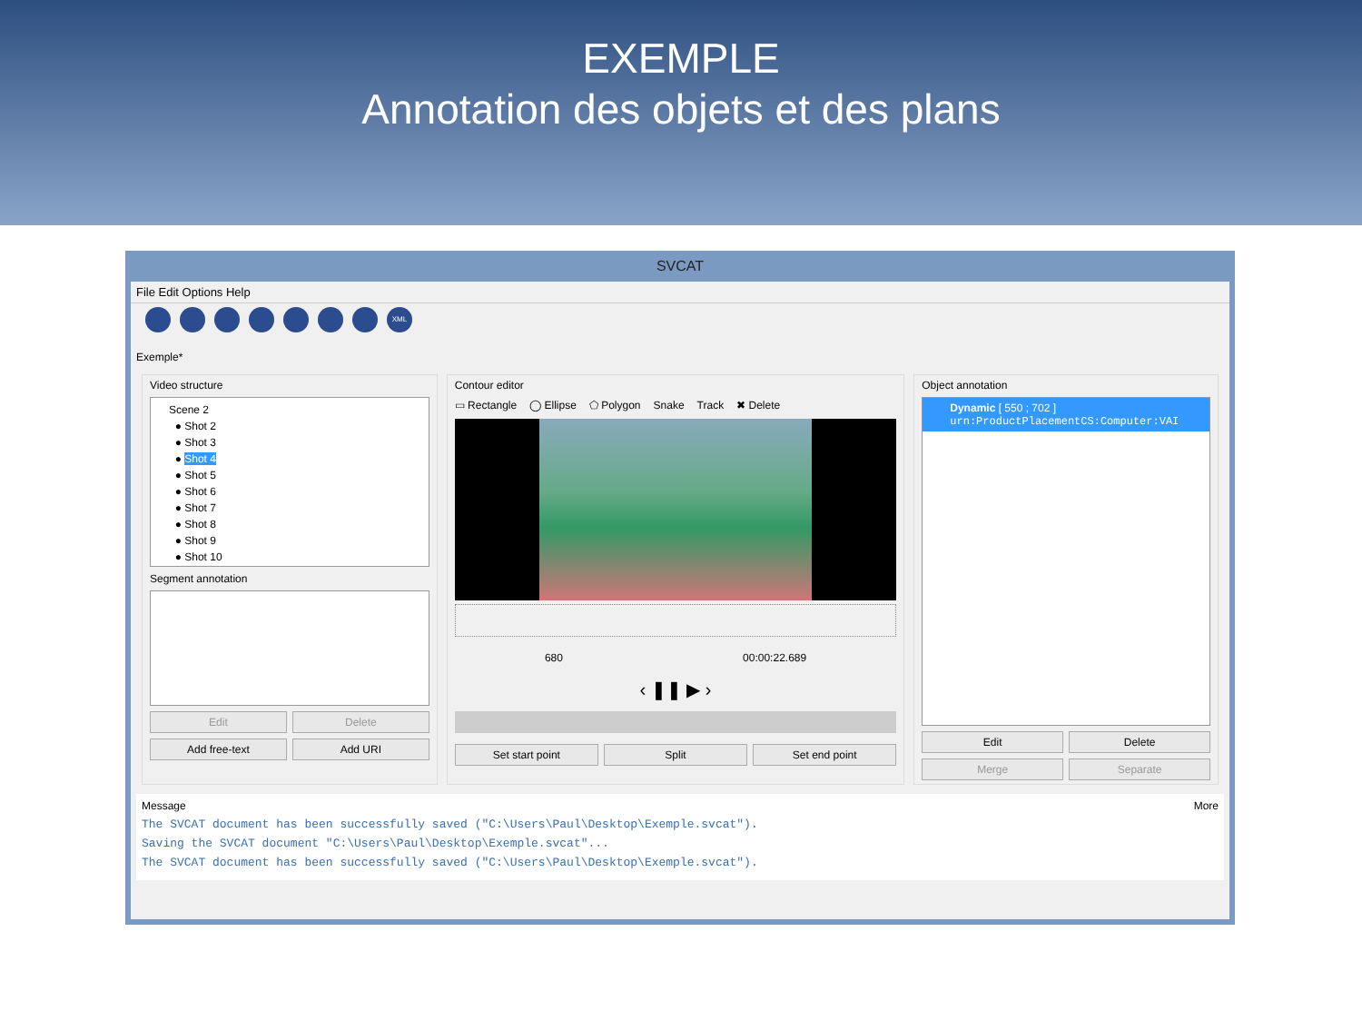EXEMPLE
Annotation des objets et des plans
SVCAT
File Edit Options Help
XML
Exemple*
Video structure
Scene 2
● Shot 2
● Shot 3
● Shot 4
● Shot 5
● Shot 6
● Shot 7
● Shot 8
● Shot 9
● Shot 10
Segment annotation
Edit Delete
Add free-text Add URI
Contour editor
▭ Rectangle ◯ Ellipse ⬠ Polygon Snake Track ✖ Delete
680 00:00:22.689
‹ ❚❚ ▶ ›
Set start point Split Set end point
Object annotation
Dynamic [ 550 ; 702 ]
urn:ProductPlacementCS:Computer:VAI
Edit Delete
Merge Separate
Message More
The SVCAT document has been successfully saved ("C:\Users\Paul\Desktop\Exemple.svcat").
Saving the SVCAT document "C:\Users\Paul\Desktop\Exemple.svcat"...
The SVCAT document has been successfully saved ("C:\Users\Paul\Desktop\Exemple.svcat").